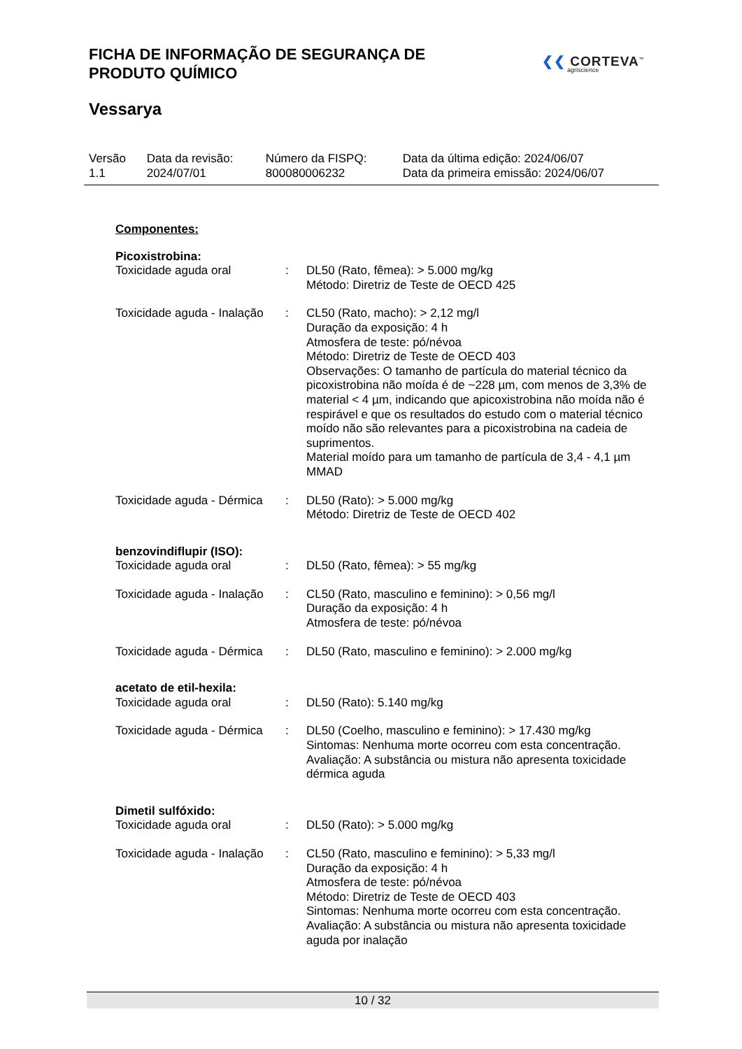FICHA DE INFORMAÇÃO DE SEGURANÇA DE
PRODUTO QUÍMICO
❮❮ CORTEVA<sup>™</sup>
agriscience
Vessarya
| Versão 1.1 | Data da revisão: 2024/07/01 | Número da FISPQ: 800080006232 | Data da última edição: 2024/06/07 Data da primeira emissão: 2024/06/07 |
Componentes:
Picoxistrobina:
| Toxicidade aguda oral | : | DL50 (Rato, fêmea): > 5.000 mg/kg Método: Diretriz de Teste de OECD 425 |
| Toxicidade aguda - Inalação | : | CL50 (Rato, macho): > 2,12 mg/l Duração da exposição: 4 h Atmosfera de teste: pó/névoa Método: Diretriz de Teste de OECD 403 Observações: O tamanho de partícula do material técnico da picoxistrobina não moída é de ~228 µm, com menos de 3,3% de material < 4 µm, indicando que apicoxistrobina não moída não é respirável e que os resultados do estudo com o material técnico moído não são relevantes para a picoxistrobina na cadeia de suprimentos. Material moído para um tamanho de partícula de 3,4 - 4,1 µm MMAD |
| Toxicidade aguda - Dérmica | : | DL50 (Rato): > 5.000 mg/kg Método: Diretriz de Teste de OECD 402 |
benzovindiflupir (ISO):
| Toxicidade aguda oral | : | DL50 (Rato, fêmea): > 55 mg/kg |
| Toxicidade aguda - Inalação | : | CL50 (Rato, masculino e feminino): > 0,56 mg/l Duração da exposição: 4 h Atmosfera de teste: pó/névoa |
| Toxicidade aguda - Dérmica | : | DL50 (Rato, masculino e feminino): > 2.000 mg/kg |
acetato de etil-hexila:
| Toxicidade aguda oral | : | DL50 (Rato): 5.140 mg/kg |
| Toxicidade aguda - Dérmica | : | DL50 (Coelho, masculino e feminino): > 17.430 mg/kg Sintomas: Nenhuma morte ocorreu com esta concentração. Avaliação: A substância ou mistura não apresenta toxicidade dérmica aguda |
Dimetil sulfóxido:
| Toxicidade aguda oral | : | DL50 (Rato): > 5.000 mg/kg |
| Toxicidade aguda - Inalação | : | CL50 (Rato, masculino e feminino): > 5,33 mg/l Duração da exposição: 4 h Atmosfera de teste: pó/névoa Método: Diretriz de Teste de OECD 403 Sintomas: Nenhuma morte ocorreu com esta concentração. Avaliação: A substância ou mistura não apresenta toxicidade aguda por inalação |
10 / 32